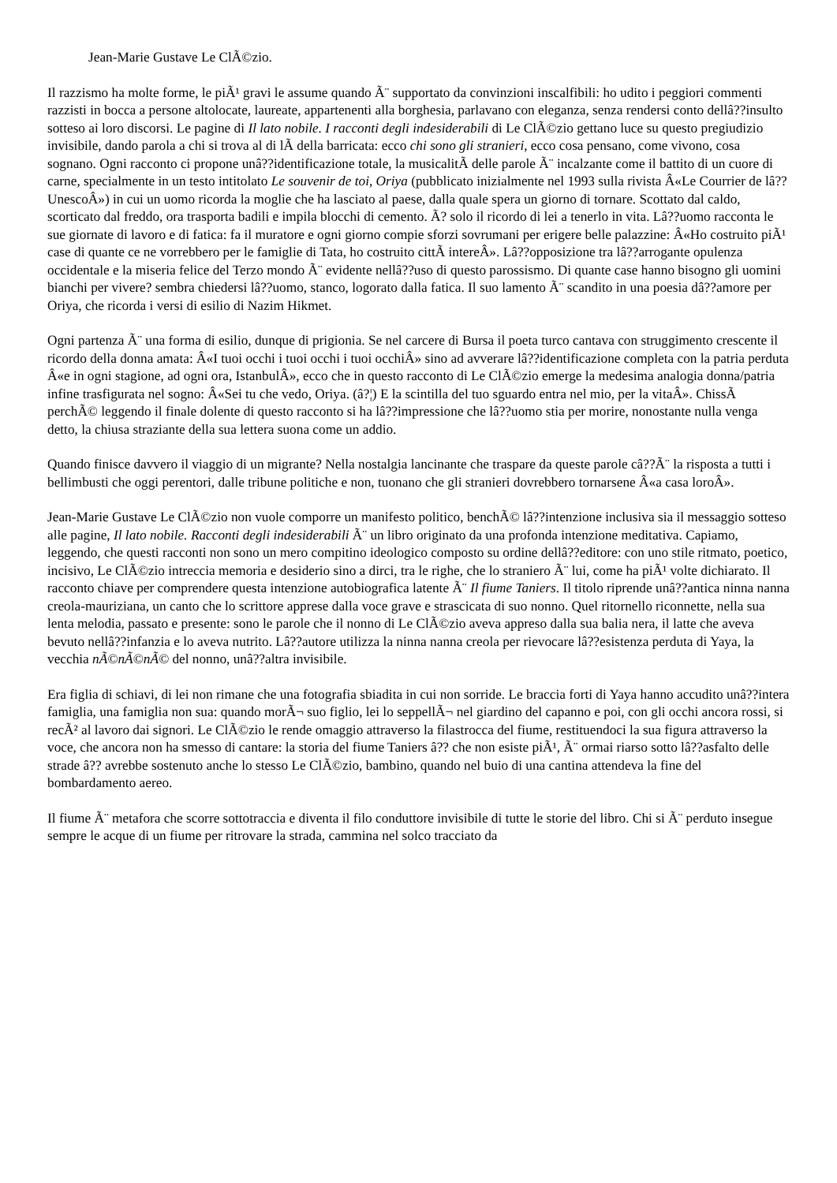Jean-Marie Gustave Le ClÃ©zio.
Il razzismo ha molte forme, le piÃ¹ gravi le assume quando Ã¨ supportato da convinzioni inscalfibili: ho udito i peggiori commenti razzisti in bocca a persone altolocate, laureate, appartenenti alla borghesia, parlavano con eleganza, senza rendersi conto dellâ??insulto sotteso ai loro discorsi. Le pagine di Il lato nobile. I racconti degli indesiderabili di Le ClÃ©zio gettano luce su questo pregiudizio invisibile, dando parola a chi si trova al di lÃ della barricata: ecco chi sono gli stranieri, ecco cosa pensano, come vivono, cosa sognano. Ogni racconto ci propone unâ??identificazione totale, la musicalitÃ delle parole Ã¨ incalzante come il battito di un cuore di carne, specialmente in un testo intitolato Le souvenir de toi, Oriya (pubblicato inizialmente nel 1993 sulla rivista Â«Le Courrier de lâ??UnescoÂ») in cui un uomo ricorda la moglie che ha lasciato al paese, dalla quale spera un giorno di tornare. Scottato dal caldo, scorticato dal freddo, ora trasporta badili e impila blocchi di cemento. Ã? solo il ricordo di lei a tenerlo in vita. Lâ??uomo racconta le sue giornate di lavoro e di fatica: fa il muratore e ogni giorno compie sforzi sovrumani per erigere belle palazzine: Â«Ho costruito piÃ¹ case di quante ce ne vorrebbero per le famiglie di Tata, ho costruito cittÃ intereÂ». Lâ??opposizione tra lâ??arrogante opulenza occidentale e la miseria felice del Terzo mondo Ã¨ evidente nellâ??uso di questo parossismo. Di quante case hanno bisogno gli uomini bianchi per vivere? sembra chiedersi lâ??uomo, stanco, logorato dalla fatica. Il suo lamento Ã¨ scandito in una poesia dâ??amore per Oriya, che ricorda i versi di esilio di Nazim Hikmet.
Ogni partenza Ã¨ una forma di esilio, dunque di prigionia. Se nel carcere di Bursa il poeta turco cantava con struggimento crescente il ricordo della donna amata: Â«I tuoi occhi i tuoi occhi i tuoi occhiÂ» sino ad avverare lâ??identificazione completa con la patria perduta Â«e in ogni stagione, ad ogni ora, IstanbulÂ», ecco che in questo racconto di Le ClÃ©zio emerge la medesima analogia donna/patria infine trasfigurata nel sogno: Â«Sei tu che vedo, Oriya. (â?¦) E la scintilla del tuo sguardo entra nel mio, per la vitaÂ». ChissÃ perchÃ© leggendo il finale dolente di questo racconto si ha lâ??impressione che lâ??uomo stia per morire, nonostante nulla venga detto, la chiusa straziante della sua lettera suona come un addio.
Quando finisce davvero il viaggio di un migrante? Nella nostalgia lancinante che traspare da queste parole câ??Ã¨ la risposta a tutti i bellimbusti che oggi perentori, dalle tribune politiche e non, tuonano che gli stranieri dovrebbero tornarsene Â«a casa loroÂ».
Jean-Marie Gustave Le ClÃ©zio non vuole comporre un manifesto politico, benchÃ© lâ??intenzione inclusiva sia il messaggio sotteso alle pagine, Il lato nobile. Racconti degli indesiderabili Ã¨ un libro originato da una profonda intenzione meditativa. Capiamo, leggendo, che questi racconti non sono un mero compitino ideologico composto su ordine dellâ??editore: con uno stile ritmato, poetico, incisivo, Le ClÃ©zio intreccia memoria e desiderio sino a dirci, tra le righe, che lo straniero Ã¨ lui, come ha piÃ¹ volte dichiarato. Il racconto chiave per comprendere questa intenzione autobiografica latente Ã¨ Il fiume Taniers. Il titolo riprende unâ??antica ninna nanna creola-mauriziana, un canto che lo scrittore apprese dalla voce grave e strascicata di suo nonno. Quel ritornello riconnette, nella sua lenta melodia, passato e presente: sono le parole che il nonno di Le ClÃ©zio aveva appreso dalla sua balia nera, il latte che aveva bevuto nellâ??infanzia e lo aveva nutrito. Lâ??autore utilizza la ninna nanna creola per rievocare lâ??esistenza perduta di Yaya, la vecchia nÃ©nÃ©nÃ© del nonno, unâ??altra invisibile.
Era figlia di schiavi, di lei non rimane che una fotografia sbiadita in cui non sorride. Le braccia forti di Yaya hanno accudito unâ??intera famiglia, una famiglia non sua: quando morÃ¬ suo figlio, lei lo seppellÃ¬ nel giardino del capanno e poi, con gli occhi ancora rossi, si recÃ² al lavoro dai signori. Le ClÃ©zio le rende omaggio attraverso la filastrocca del fiume, restituendoci la sua figura attraverso la voce, che ancora non ha smesso di cantare: la storia del fiume Taniers â?? che non esiste piÃ¹, Ã¨ ormai riarso sotto lâ??asfalto delle strade â?? avrebbe sostenuto anche lo stesso Le ClÃ©zio, bambino, quando nel buio di una cantina attendeva la fine del bombardamento aereo.
Il fiume Ã¨ metafora che scorre sottotraccia e diventa il filo conduttore invisibile di tutte le storie del libro. Chi si Ã¨ perduto insegue sempre le acque di un fiume per ritrovare la strada, cammina nel solco tracciato da